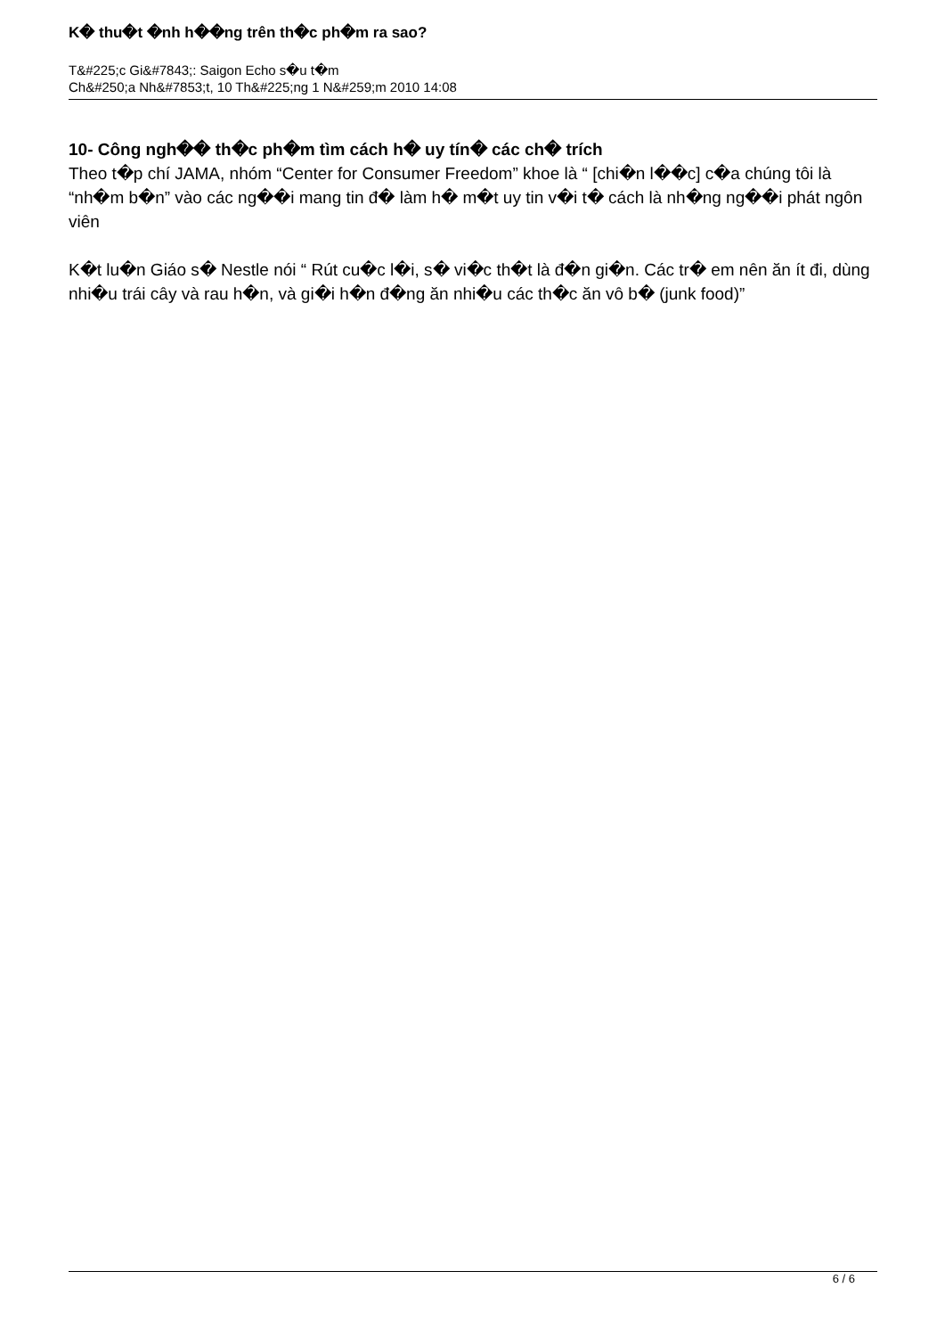K� thu�t �nh h��ng trên th�c ph�m ra sao?
T&#225;c Gi&#7843;: Saigon Echo s�u t�m
Ch&#250;a Nh&#7853;t, 10 Th&#225;ng 1 N&#259;m 2010 14:08
10- Công ngh�� th�c ph�m tìm cách h� uy tín� các ch� trích
Theo t�p chí JAMA, nhóm “Center for Consumer Freedom” khoe là “ [chi�n l��c] c�a chúng tôi là “nh�m b�n” vào các ng��i mang tin đ� làm h� m�t uy tin v�i t� cách là nh�ng ng��i phát ngôn viên
K�t lu�n Giáo s� Nestle nói “ Rút cu�c l�i, s� vi�c th�t là đ�n gi�n. Các tr� em nên ăn ít đi, dùng nhi�u trái cây và rau h�n, và gi�i h�n đ�ng ăn nhi�u các th�c ăn vô b� (junk food)”
6 / 6